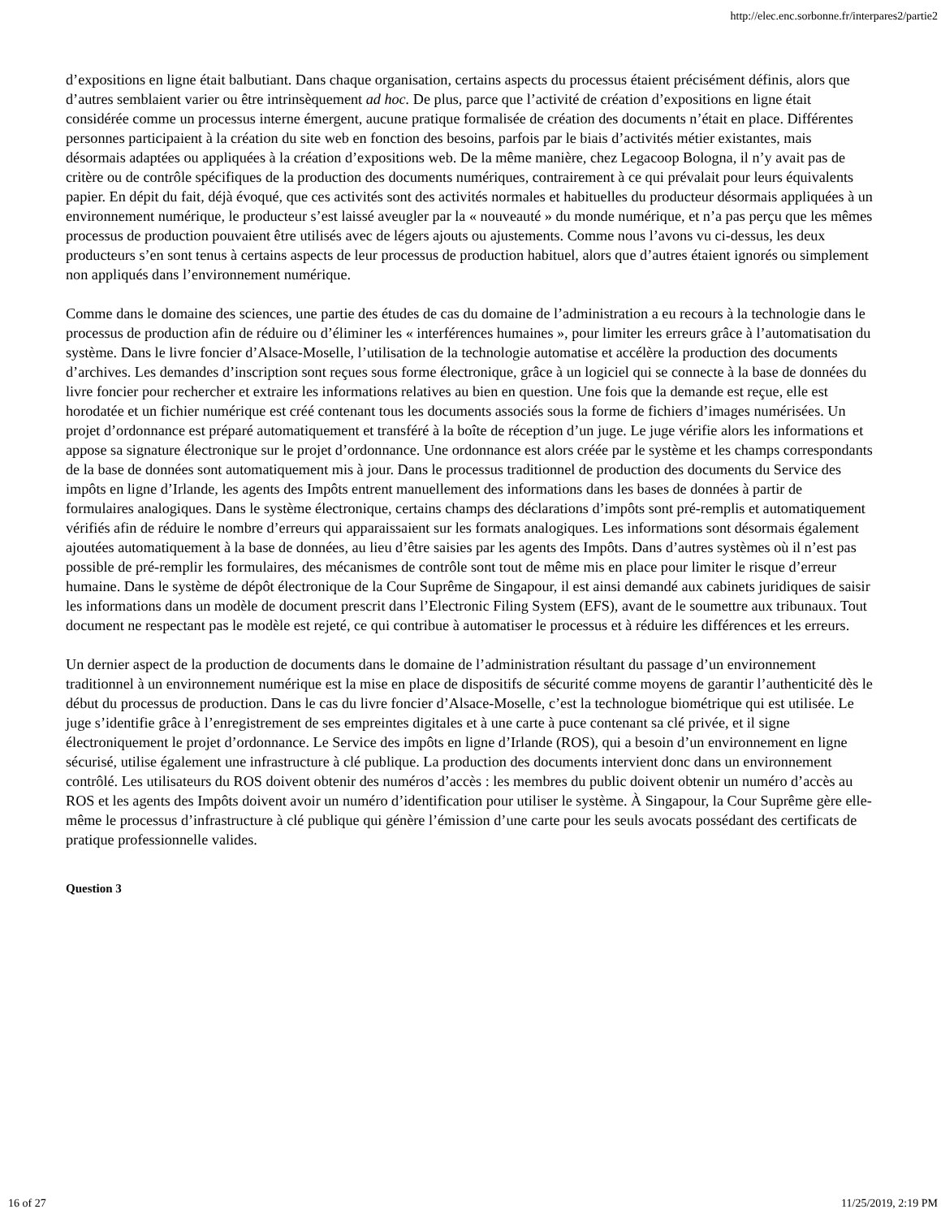http://elec.enc.sorbonne.fr/interpares2/partie2
d’expositions en ligne était balbutiant. Dans chaque organisation, certains aspects du processus étaient précisément définis, alors que d’autres semblaient varier ou être intrinsèquement ad hoc. De plus, parce que l’activité de création d’expositions en ligne était considérée comme un processus interne émergent, aucune pratique formalisée de création des documents n’était en place. Différentes personnes participaient à la création du site web en fonction des besoins, parfois par le biais d’activités métier existantes, mais désormais adaptées ou appliquées à la création d’expositions web. De la même manière, chez Legacoop Bologna, il n’y avait pas de critère ou de contrôle spécifiques de la production des documents numériques, contrairement à ce qui prévalait pour leurs équivalents papier. En dépit du fait, déjà évoqué, que ces activités sont des activités normales et habituelles du producteur désormais appliquées à un environnement numérique, le producteur s’est laissé aveugler par la « nouveauté » du monde numérique, et n’a pas perçu que les mêmes processus de production pouvaient être utilisés avec de légers ajouts ou ajustements. Comme nous l’avons vu ci-dessus, les deux producteurs s’en sont tenus à certains aspects de leur processus de production habituel, alors que d’autres étaient ignorés ou simplement non appliqués dans l’environnement numérique.
Comme dans le domaine des sciences, une partie des études de cas du domaine de l’administration a eu recours à la technologie dans le processus de production afin de réduire ou d’éliminer les « interférences humaines », pour limiter les erreurs grâce à l’automatisation du système. Dans le livre foncier d’Alsace-Moselle, l’utilisation de la technologie automatise et accélère la production des documents d’archives. Les demandes d’inscription sont reçues sous forme électronique, grâce à un logiciel qui se connecte à la base de données du livre foncier pour rechercher et extraire les informations relatives au bien en question. Une fois que la demande est reçue, elle est horodatée et un fichier numérique est créé contenant tous les documents associés sous la forme de fichiers d’images numérisées. Un projet d’ordonnance est préparé automatiquement et transféré à la boîte de réception d’un juge. Le juge vérifie alors les informations et appose sa signature électronique sur le projet d’ordonnance. Une ordonnance est alors créée par le système et les champs correspondants de la base de données sont automatiquement mis à jour. Dans le processus traditionnel de production des documents du Service des impôts en ligne d’Irlande, les agents des Impôts entrent manuellement des informations dans les bases de données à partir de formulaires analogiques. Dans le système électronique, certains champs des déclarations d’impôts sont pré-remplis et automatiquement vérifiés afin de réduire le nombre d’erreurs qui apparaissaient sur les formats analogiques. Les informations sont désormais également ajoutées automatiquement à la base de données, au lieu d’être saisies par les agents des Impôts. Dans d’autres systèmes où il n’est pas possible de pré-remplir les formulaires, des mécanismes de contrôle sont tout de même mis en place pour limiter le risque d’erreur humaine. Dans le système de dépôt électronique de la Cour Suprême de Singapour, il est ainsi demandé aux cabinets juridiques de saisir les informations dans un modèle de document prescrit dans l’Electronic Filing System (EFS), avant de le soumettre aux tribunaux. Tout document ne respectant pas le modèle est rejeté, ce qui contribue à automatiser le processus et à réduire les différences et les erreurs.
Un dernier aspect de la production de documents dans le domaine de l’administration résultant du passage d’un environnement traditionnel à un environnement numérique est la mise en place de dispositifs de sécurité comme moyens de garantir l’authenticité dès le début du processus de production. Dans le cas du livre foncier d’Alsace-Moselle, c’est la technologue biométrique qui est utilisée. Le juge s’identifie grâce à l’enregistrement de ses empreintes digitales et à une carte à puce contenant sa clé privée, et il signe électroniquement le projet d’ordonnance. Le Service des impôts en ligne d’Irlande (ROS), qui a besoin d’un environnement en ligne sécurisé, utilise également une infrastructure à clé publique. La production des documents intervient donc dans un environnement contrôlé. Les utilisateurs du ROS doivent obtenir des numéros d’accès : les membres du public doivent obtenir un numéro d’accès au ROS et les agents des Impôts doivent avoir un numéro d’identification pour utiliser le système. À Singapour, la Cour Suprême gère elle-même le processus d’infrastructure à clé publique qui génère l’émission d’une carte pour les seuls avocats possédant des certificats de pratique professionnelle valides.
Question 3
16 of 27 11/25/2019, 2:19 PM